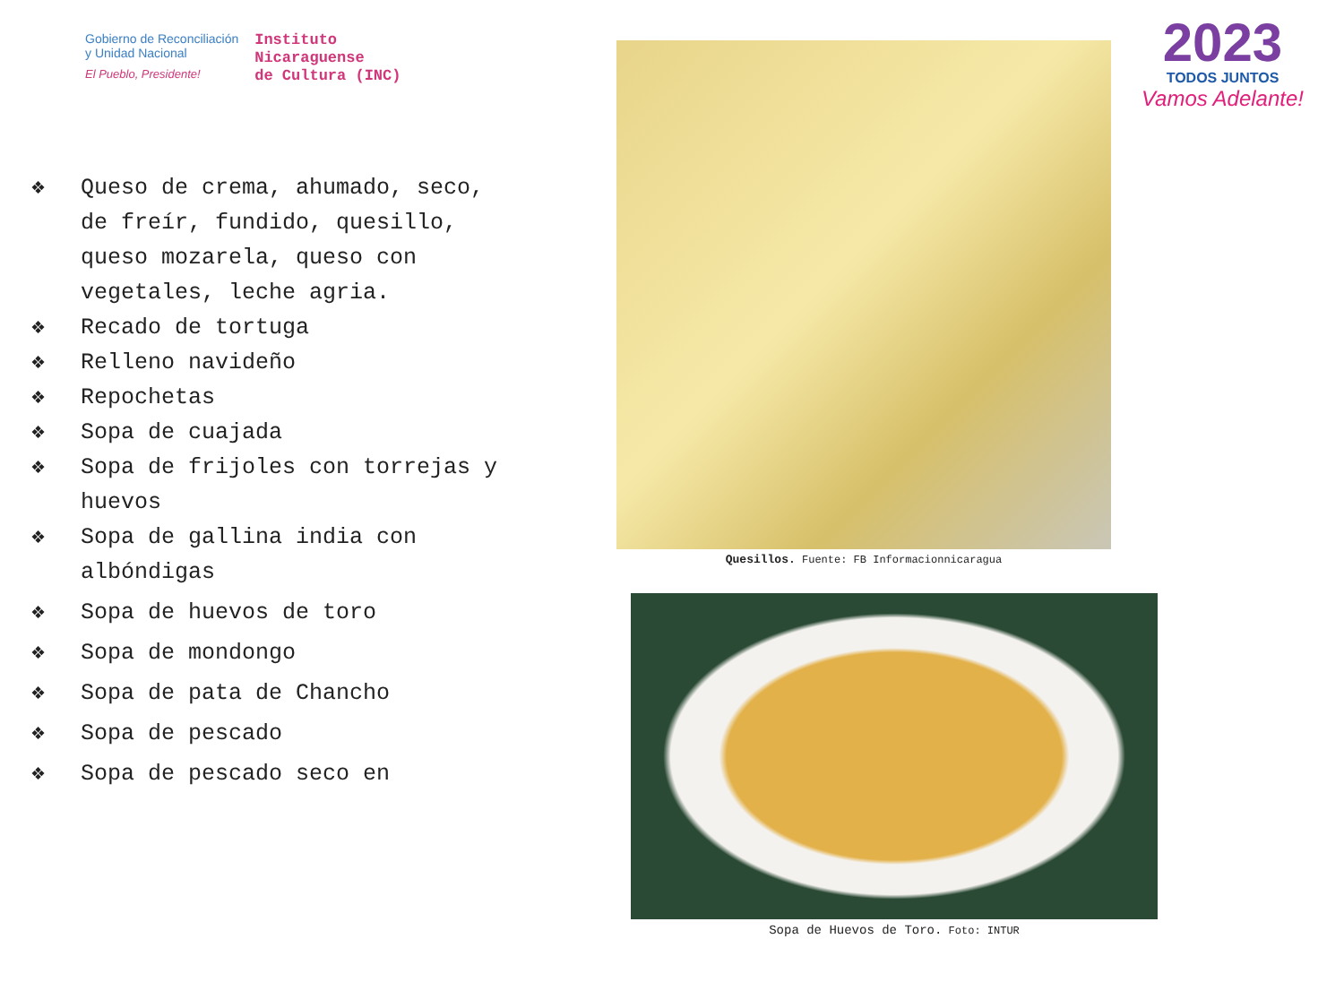Gobierno de Reconciliación
y Unidad Nacional
El Pueblo, Presidente!
Instituto
Nicaraguense
de Cultura (INC)
2023
TODOS JUNTOS
Vamos Adelante!
❖ Queso de crema, ahumado, seco, de freír, fundido, quesillo, queso mozarela, queso con vegetales, leche agria.
❖ Recado de tortuga
❖ Relleno navideño
❖ Repochetas
❖ Sopa de cuajada
❖ Sopa de frijoles con torrejas y huevos
❖ Sopa de gallina india con albóndigas
❖ Sopa de huevos de toro
❖ Sopa de mondongo
❖ Sopa de pata de Chancho
❖ Sopa de pescado
❖ Sopa de pescado seco en
Quesillos. Fuente: FB Informacionnicaragua
Sopa de Huevos de Toro. Foto: INTUR